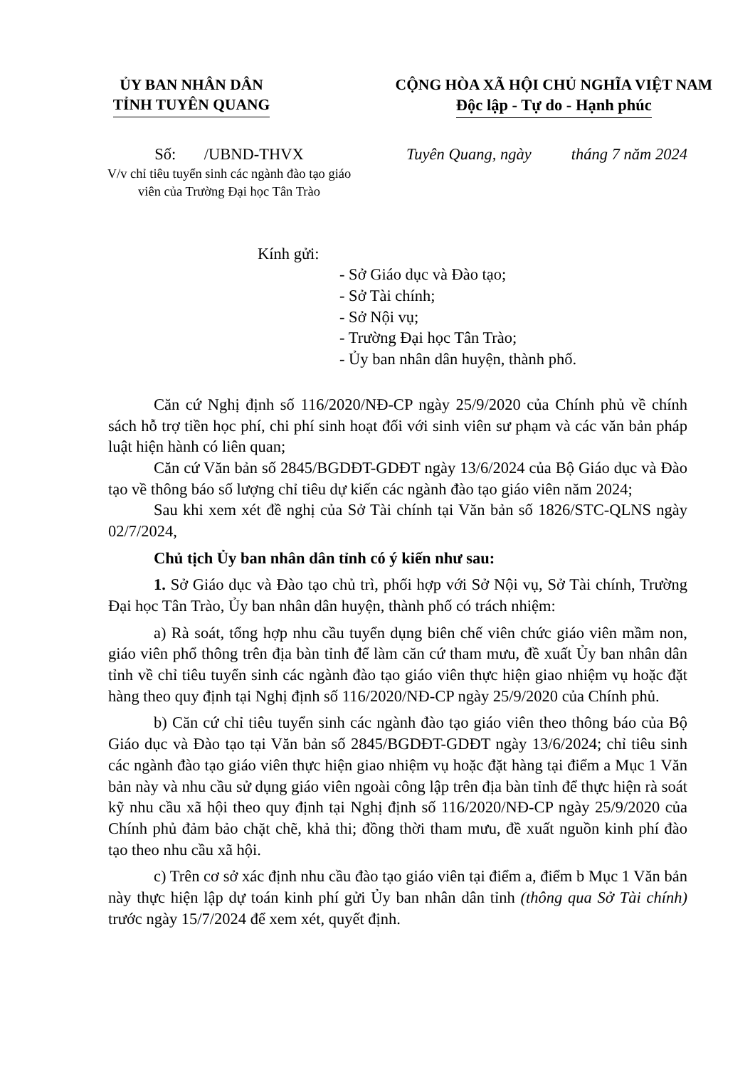ỦY BAN NHÂN DÂN
TỈNH TUYÊN QUANG
CỘNG HÒA XÃ HỘI CHỦ NGHĨA VIỆT NAM
Độc lập - Tự do - Hạnh phúc
Số: /UBND-THVX
V/v chỉ tiêu tuyển sinh các ngành đào tạo giáo viên của Trường Đại học Tân Trào
Tuyên Quang, ngày tháng 7 năm 2024
Kính gửi:
- Sở Giáo dục và Đào tạo;
- Sở Tài chính;
- Sở Nội vụ;
- Trường Đại học Tân Trào;
- Ủy ban nhân dân huyện, thành phố.
Căn cứ Nghị định số 116/2020/NĐ-CP ngày 25/9/2020 của Chính phủ về chính sách hỗ trợ tiền học phí, chi phí sinh hoạt đối với sinh viên sư phạm và các văn bản pháp luật hiện hành có liên quan;
Căn cứ Văn bản số 2845/BGDĐT-GDĐT ngày 13/6/2024 của Bộ Giáo dục và Đào tạo về thông báo số lượng chỉ tiêu dự kiến các ngành đào tạo giáo viên năm 2024;
Sau khi xem xét đề nghị của Sở Tài chính tại Văn bản số 1826/STC-QLNS ngày 02/7/2024,
Chủ tịch Ủy ban nhân dân tỉnh có ý kiến như sau:
1. Sở Giáo dục và Đào tạo chủ trì, phối hợp với Sở Nội vụ, Sở Tài chính, Trường Đại học Tân Trào, Ủy ban nhân dân huyện, thành phố có trách nhiệm:
a) Rà soát, tổng hợp nhu cầu tuyển dụng biên chế viên chức giáo viên mầm non, giáo viên phổ thông trên địa bàn tỉnh để làm căn cứ tham mưu, đề xuất Ủy ban nhân dân tỉnh về chỉ tiêu tuyển sinh các ngành đào tạo giáo viên thực hiện giao nhiệm vụ hoặc đặt hàng theo quy định tại Nghị định số 116/2020/NĐ-CP ngày 25/9/2020 của Chính phủ.
b) Căn cứ chỉ tiêu tuyển sinh các ngành đào tạo giáo viên theo thông báo của Bộ Giáo dục và Đào tạo tại Văn bản số 2845/BGDĐT-GDĐT ngày 13/6/2024; chỉ tiêu sinh các ngành đào tạo giáo viên thực hiện giao nhiệm vụ hoặc đặt hàng tại điểm a Mục 1 Văn bản này và nhu cầu sử dụng giáo viên ngoài công lập trên địa bàn tỉnh để thực hiện rà soát kỹ nhu cầu xã hội theo quy định tại Nghị định số 116/2020/NĐ-CP ngày 25/9/2020 của Chính phủ đảm bảo chặt chẽ, khả thi; đồng thời tham mưu, đề xuất nguồn kinh phí đào tạo theo nhu cầu xã hội.
c) Trên cơ sở xác định nhu cầu đào tạo giáo viên tại điểm a, điểm b Mục 1 Văn bản này thực hiện lập dự toán kinh phí gửi Ủy ban nhân dân tỉnh (thông qua Sở Tài chính) trước ngày 15/7/2024 để xem xét, quyết định.